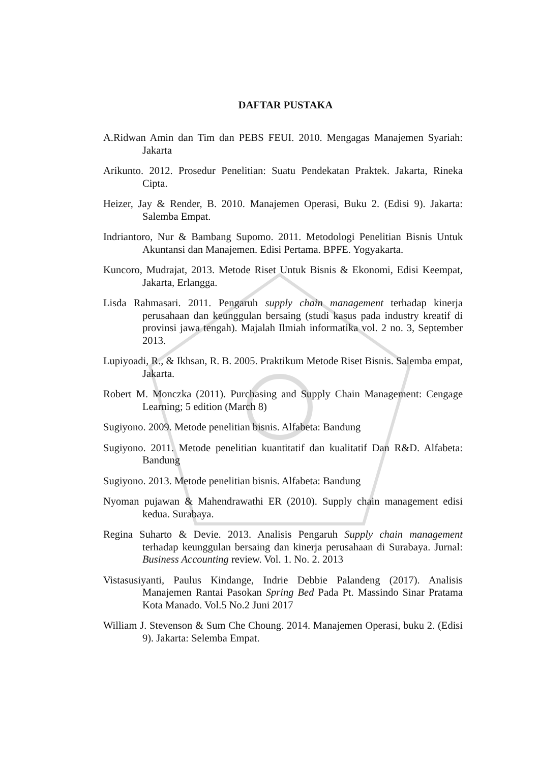DAFTAR PUSTAKA
A.Ridwan Amin dan Tim dan PEBS FEUI. 2010. Mengagas Manajemen Syariah: Jakarta
Arikunto. 2012. Prosedur Penelitian: Suatu Pendekatan Praktek. Jakarta, Rineka Cipta.
Heizer, Jay & Render, B. 2010. Manajemen Operasi, Buku 2. (Edisi 9). Jakarta: Salemba Empat.
Indriantoro, Nur & Bambang Supomo. 2011. Metodologi Penelitian Bisnis Untuk Akuntansi dan Manajemen. Edisi Pertama. BPFE. Yogyakarta.
Kuncoro, Mudrajat, 2013. Metode Riset Untuk Bisnis & Ekonomi, Edisi Keempat, Jakarta, Erlangga.
Lisda Rahmasari. 2011. Pengaruh supply chain management terhadap kinerja perusahaan dan keunggulan bersaing (studi kasus pada industry kreatif di provinsi jawa tengah). Majalah Ilmiah informatika vol. 2 no. 3, September 2013.
Lupiyoadi, R., & Ikhsan, R. B. 2005. Praktikum Metode Riset Bisnis. Salemba empat, Jakarta.
Robert M. Monczka (2011). Purchasing and Supply Chain Management: Cengage Learning; 5 edition (March 8)
Sugiyono. 2009. Metode penelitian bisnis. Alfabeta: Bandung
Sugiyono. 2011. Metode penelitian kuantitatif dan kualitatif Dan R&D. Alfabeta: Bandung
Sugiyono. 2013. Metode penelitian bisnis. Alfabeta: Bandung
Nyoman pujawan & Mahendrawathi ER (2010). Supply chain management edisi kedua. Surabaya.
Regina Suharto & Devie. 2013. Analisis Pengaruh Supply chain management terhadap keunggulan bersaing dan kinerja perusahaan di Surabaya. Jurnal: Business Accounting review. Vol. 1. No. 2. 2013
Vistasusiyanti, Paulus Kindange, Indrie Debbie Palandeng (2017). Analisis Manajemen Rantai Pasokan Spring Bed Pada Pt. Massindo Sinar Pratama Kota Manado. Vol.5 No.2 Juni 2017
William J. Stevenson & Sum Che Choung. 2014. Manajemen Operasi, buku 2. (Edisi 9). Jakarta: Selemba Empat.